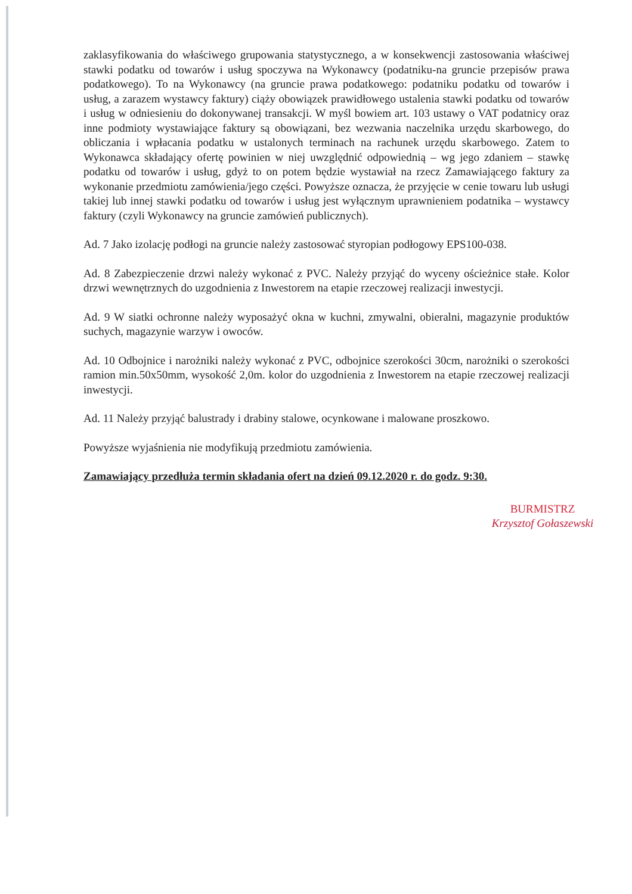zaklasyfikowania do właściwego grupowania statystycznego, a w konsekwencji zastosowania właściwej stawki podatku od towarów i usług spoczywa na Wykonawcy (podatniku-na gruncie przepisów prawa podatkowego). To na Wykonawcy (na gruncie prawa podatkowego: podatniku podatku od towarów i usług, a zarazem wystawcy faktury) ciąży obowiązek prawidłowego ustalenia stawki podatku od towarów i usług w odniesieniu do dokonywanej transakcji. W myśl bowiem art. 103 ustawy o VAT podatnicy oraz inne podmioty wystawiające faktury są obowiązani, bez wezwania naczelnika urzędu skarbowego, do obliczania i wpłacania podatku w ustalonych terminach na rachunek urzędu skarbowego. Zatem to Wykonawca składający ofertę powinien w niej uwzględnić odpowiednią – wg jego zdaniem – stawkę podatku od towarów i usług, gdyż to on potem będzie wystawiał na rzecz Zamawiającego faktury za wykonanie przedmiotu zamówienia/jego części. Powyższe oznacza, że przyjęcie w cenie towaru lub usługi takiej lub innej stawki podatku od towarów i usług jest wyłącznym uprawnieniem podatnika – wystawcy faktury (czyli Wykonawcy na gruncie zamówień publicznych).
Ad. 7 Jako izolację podłogi na gruncie należy zastosować styropian podłogowy EPS100-038.
Ad. 8 Zabezpieczenie drzwi należy wykonać z PVC. Należy przyjąć do wyceny ościeżnice stałe. Kolor drzwi wewnętrznych do uzgodnienia z Inwestorem na etapie rzeczowej realizacji inwestycji.
Ad. 9 W siatki ochronne należy wyposażyć okna w kuchni, zmywalni, obieralni, magazynie produktów suchych, magazynie warzyw i owoców.
Ad. 10 Odbojnice i narożniki należy wykonać z PVC, odbojnice szerokości 30cm, narożniki o szerokości ramion min.50x50mm, wysokość 2,0m. kolor do uzgodnienia z Inwestorem na etapie rzeczowej realizacji inwestycji.
Ad. 11 Należy przyjąć balustrady i drabiny stalowe, ocynkowane i malowane proszkowo.
Powyższe wyjaśnienia nie modyfikują przedmiotu zamówienia.
Zamawiający przedłuża termin składania ofert na dzień 09.12.2020 r. do godz. 9:30.
BURMISTRZ
Krzysztof Gołaszewski